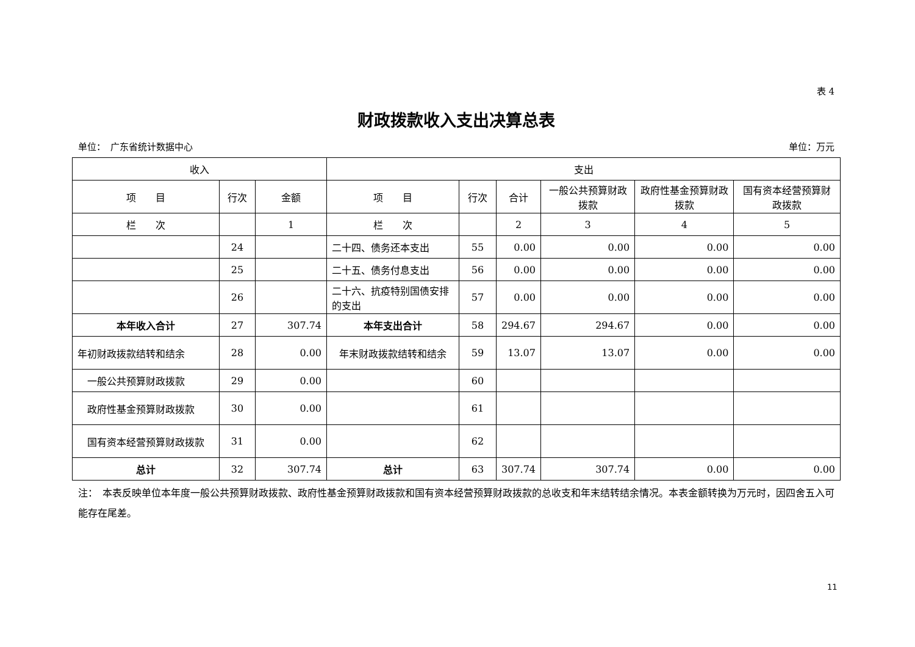表 4
财政拨款收入支出决算总表
单位：　广东省统计数据中心 单位：万元
| 收入 | | | 支出 | | | | | |
| --- | --- | --- | --- | --- | --- | --- | --- | --- |
| 项 目 | 行次 | 金额 | 项 目 | 行次 | 合计 | 一般公共预算财政拨款 | 政府性基金预算财政拨款 | 国有资本经营预算财政拨款 |
| 栏 次 | | 1 | 栏 次 | | 2 | 3 | 4 | 5 |
| | 24 | | 二十四、债务还本支出 | 55 | 0.00 | 0.00 | 0.00 | 0.00 |
| | 25 | | 二十五、债务付息支出 | 56 | 0.00 | 0.00 | 0.00 | 0.00 |
| | 26 | | 二十六、抗疫特别国债安排的支出 | 57 | 0.00 | 0.00 | 0.00 | 0.00 |
| 本年收入合计 | 27 | 307.74 | 本年支出合计 | 58 | 294.67 | 294.67 | 0.00 | 0.00 |
| 年初财政拨款结转和结余 | 28 | 0.00 | 年末财政拨款结转和结余 | 59 | 13.07 | 13.07 | 0.00 | 0.00 |
| 一般公共预算财政拨款 | 29 | 0.00 | | 60 | | | | |
| 政府性基金预算财政拨款 | 30 | 0.00 | | 61 | | | | |
| 国有资本经营预算财政拨款 | 31 | 0.00 | | 62 | | | | |
| 总计 | 32 | 307.74 | 总计 | 63 | 307.74 | 307.74 | 0.00 | 0.00 |
注：　本表反映单位本年度一般公共预算财政拨款、政府性基金预算财政拨款和国有资本经营预算财政拨款的总收支和年末结转结余情况。本表金额转换为万元时，因四舍五入可能存在尾差。
11